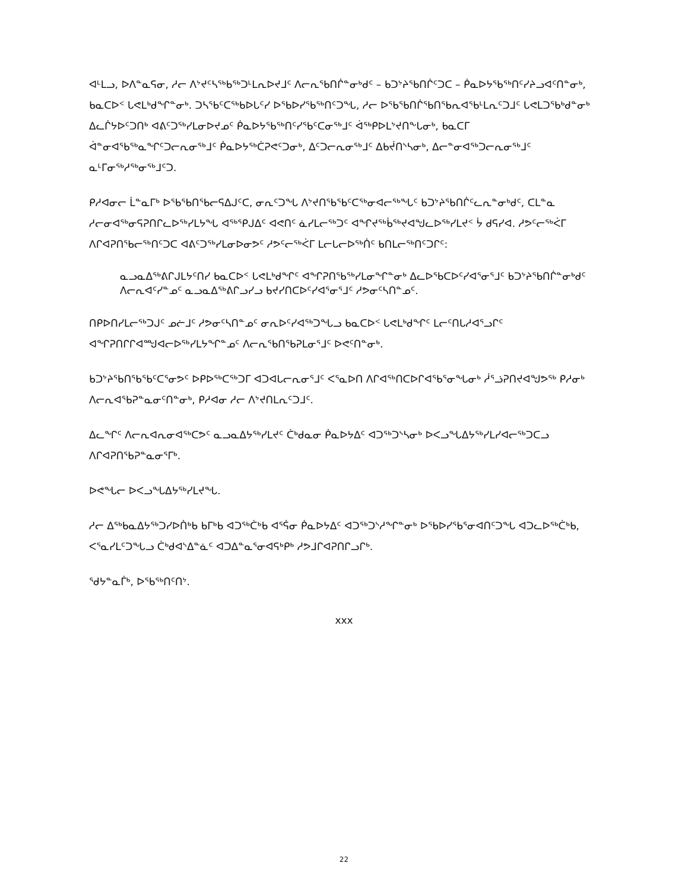ᐊᒻᒪᓗ, ᐅᐱᓐᓇᕋᓂ, ᓱᓕ ᐱᔾᔪᑦᓴᖅᑲᖅᑐᒻᒪᕆᐅᔪᒧᑦ ᐱᓕᕆᖃᑎᒌᓐᓂᒃᑯᑦ – ᑲᑐᔾᔨᖃᑎᒌᑦᑐᑕ – ᑮᓇᐅᔭᖃᖅᑎᑦᓯᔨᓗᐊᑦᑎᓐᓂᒃ, ᑲᓇᑕᐅᑉ ᒐᕙᒪᒃᑯᖏᓐᓂᒃ. ᑐᓴᖃᑦᑕᖅᑲᐅᒐᑦᓯ ᐅᖃᐅᓯᖃᖅᑎᑦᑐᖓ, ᓱᓕ ᐅᖃᖃᑎᒌᖃᑎᖃᕆᐊᖃᒻᒪᕆᑦᑐᒧᑦ ᒐᕙᒪᑐᖃᒃᑯᓐᓂᒃ ᐃᓚᒌᔭᐅᑦᑐᑎᒃ ᐊᕕᑦᑐᖅᓯᒪᓂᐅᔪᓄᑦ ᑮᓇᐅᔭᖃᖅᑎᑦᓯᖃᑦᑕᓂᖅᒧᑦ ᐋᖅᑭᐅᒪᔾᔪᑎᖕᒐᓂᒃ, ᑲᓇᑕᒥ ᐋᓐᓂᐊᖃᖅᓇᖏᑦᑐᓕᕆᓂᖅᒧᑦ ᑮᓇᐅᔭᖅᑖᕈᕙᑦᑐᓂᒃ, ᐃᑦᑐᓕᕆᓂᖅᒧᑦ ᐃᑲᔫᑎᔅᓴᓂᒃ, ᐃᓕᓐᓂᐊᖅᑐᓕᕆᓂᖅᒧᑦ ᓇᒻᒥᓂᖅᓱᖅᓂᖅᒧᑦᑐ.
ᑭᓱᐊᓂᓕ ᒫᓐᓇᒥᒃ ᐅᖃᖃᑎᖃᓕᕋᐃᒍᑦᑕ, ᓂᕆᑦᑐᖓ ᐱᔾᔪᑎᖃᖃᑦᑕᖅᓂᐊᓕᖅᖓᑦ ᑲᑐᔾᔨᖃᑎᒌᑦᓚᕆᓐᓂᒃᑯᑦ, ᑕᒪᓐᓇ ᓱᓕᓂᐊᖅᓂᕋᕈᑎᒋᓚᐅᖅᓯᒪᔭᖓ ᐊᖅᕿᒍᐃᑦ ᐊᕙᑎᑦ ᓈᓯᒪᓕᖅᑐᑦ ᐊᖏᔪᖅᑳᖅᔪᐊᖑᓚᐅᖅᓯᒪᔪᑉ ᔮ ᑯᕋᓯᐊ. ᓱᕗᑦᓕᖅᐹᒥ ᐱᒋᐊᕈᑎᖃᓕᖅᑎᑦᑐᑕ ᐊᕕᑦᑐᖅᓯᒪᓂᐅᓂᕗᑦ ᓱᕗᑦᓕᖅᐹᒥ ᒪᓕᒐᓕᐅᖅᑏᑦ ᑲᑎᒪᓕᖅᑎᑦᑐᒋᑦ:
ᓇᓗᓇᐃᖅᕕᒋᒍᒪᔭᑦᑎᓯ ᑲᓇᑕᐅᑉ ᒐᕙᒪᒃᑯᖏᑦ ᐊᖏᕈᑎᖃᖅᓯᒪᓂᖏᓐᓂᒃ ᐃᓚᐅᖃᑕᐅᑦᓯᐊᕐᓂᕐᒧᑦ ᑲᑐᔾᔨᖃᑎᒌᓐᓂᒃᑯᑦ ᐱᓕᕆᐊᑦᓯᓐᓄᑦ ᓇᓗᓇᐃᖅᕕᒋᓗᓯᓗ ᑲᔪᓯᑎᑕᐅᑦᓯᐊᕐᓂᕐᒧᑦ ᓱᕗᓂᑦᓴᑎᓐᓄᑦ.
ᑎᑭᐅᑎᓯᒪᓕᖅᑐᒍᑦ ᓄᓖᒧᑦ ᓱᕗᓂᑦᓴᑎᓐᓄᑦ ᓂᕆᐅᑦᓯᐊᖅᑐᖓᓗ ᑲᓇᑕᐅᑉ ᒐᕙᒪᒃᑯᖏᑦ ᒪᓕᑦᑎᒐᓱᐊᕐᓗᒋᑦ ᐊᖏᕈᑎᒋᒋᐊᙳᐊᓕᐅᖅᓯᒪᔭᖏᓐᓄᑦ ᐱᓕᕆᖃᑎᖃᕈᒪᓂᕐᒧᑦ ᐅᕙᑦᑎᓐᓂᒃ.
ᑲᑐᔾᔨᖃᑎᖃᖃᑦᑕᕐᓂᕗᑦ ᐅᑭᐅᖅᑕᖅᑐᒥ ᐊᑐᐊᒐᓕᕆᓂᕐᒧᑦ ᐸᕐᓇᐅᑎ ᐱᒋᐊᖅᑎᑕᐅᒋᐊᖃᕐᓂᖓᓂᒃ ᓲᕐᓘᕈᑎᔪᐊᖑᕗᖅ ᑭᓱᓂᒃ ᐱᓕᕆᐊᖃᕈᓐᓇᓂᑦᑎᓐᓂᒃ, ᑭᓱᐊᓂ ᓱᓕ ᐱᔾᔪᑎᒪᕆᑦᑐᒧᑦ.
ᐃᓚᖏᑦ ᐱᓕᕆᐊᕆᓂᐊᖅᑕᕗᑦ ᓇᓗᓇᐃᔭᖅᓯᒪᔪᑦ ᑖᒃᑯᓇᓂ ᑮᓇᐅᔭᐃᑦ ᐊᑐᖅᑐᔅᓴᓂᒃ ᐅᐸᓗᖓᐃᔭᖅᓯᒪᓯᐊᓕᖅᑐᑕᓗ ᐱᒋᐊᕈᑎᖃᕈᓐᓇᓂᕐᒥᒃ.
ᐅᕙᖓᓕ ᐅᐸᓗᖓᐃᔭᖅᓯᒪᔪᖓ.
ᓱᓕ ᐃᖅᑲᓇᐃᔭᖅᑐᓯᐅᑏᒃᑲ ᑲᒥᒃᑲ ᐊᑐᖅᑖᒃᑲ ᐊᕐᕌᓂ ᑮᓇᐅᔭᐃᑦ ᐊᑐᖅᑐᔅᓱᖏᓐᓂᒃ ᐅᖃᐅᓯᖃᕐᓂᐊᑎᑦᑐᖓ ᐊᑐᓚᐅᖅᑖᒃᑲ, ᐸᕐᓇᓯᒪᑦᑐᖓᓗ ᑖᒃᑯᐊᔅᐃᓐᓈᑦ ᐊᑐᐃᓐᓇᕐᓂᐊᕋᒃᑭᒃ ᓱᕗᒧᒋᐊᕈᑎᒋᓗᒋᒃ.
ᖁᔭᓐᓇᒦᒃ, ᐅᖃᖅᑎᑦᑎᔾ.
xxx
22